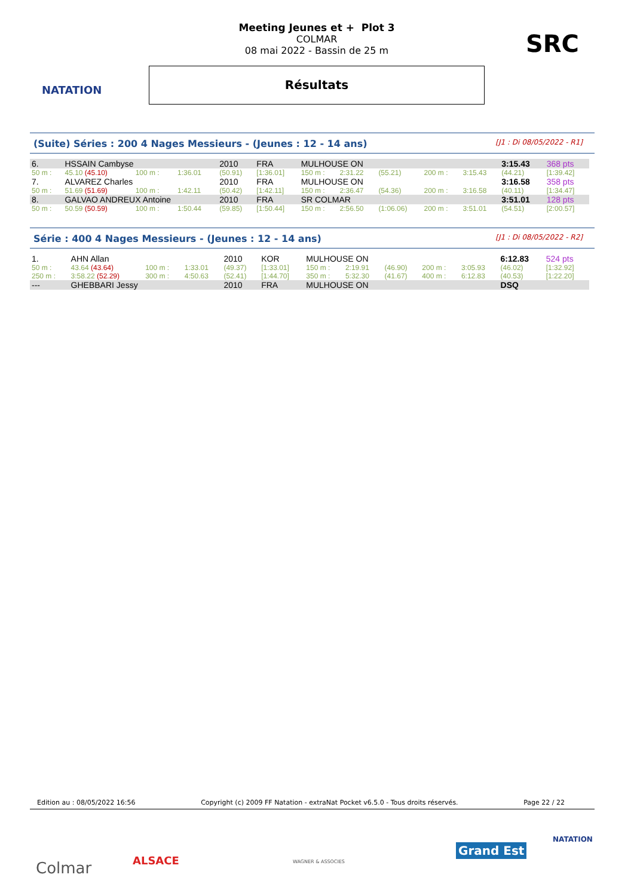NATATION
Meeting Jeunes et + Plot 3
COLMAR
08 mai 2022 - Bassin de 25 m
Résultats
SRC
(Suite) Séries : 200 4 Nages Messieurs - (Jeunes : 12 - 14 ans) [J1 : Di 08/05/2022 - R1]
| 6. | HSSAIN Cambyse | | | 2010 | FRA | MULHOUSE ON | | | | | 3:15.43 | 368 pts |
| 50 m : | 45.10 (45.10) | 100 m : | 1:36.01 | (50.91) | [1:36.01] | 150 m : | 2:31.22 | (55.21) | 200 m : | 3:15.43 | (44.21) | [1:39.42] |
| 7. | ALVAREZ Charles | | | 2010 | FRA | MULHOUSE ON | | | | | 3:16.58 | 358 pts |
| 50 m : | 51.69 (51.69) | 100 m : | 1:42.11 | (50.42) | [1:42.11] | 150 m : | 2:36.47 | (54.36) | 200 m : | 3:16.58 | (40.11) | [1:34.47] |
| 8. | GALVAO ANDREUX Antoine | | | 2010 | FRA | SR COLMAR | | | | | 3:51.01 | 128 pts |
| 50 m : | 50.59 (50.59) | 100 m : | 1:50.44 | (59.85) | [1:50.44] | 150 m : | 2:56.50 | (1:06.06) | 200 m : | 3:51.01 | (54.51) | [2:00.57] |
Série : 400 4 Nages Messieurs - (Jeunes : 12 - 14 ans) [J1 : Di 08/05/2022 - R2]
| 1. | AHN Allan | | | 2010 | KOR | MULHOUSE ON | | | | | 6:12.83 | 524 pts |
| 50 m : | 43.64 (43.64) | 100 m : | 1:33.01 | (49.37) | [1:33.01] | 150 m : | 2:19.91 | (46.90) | 200 m : | 3:05.93 | (46.02) | [1:32.92] |
| 250 m : | 3:58.22 (52.29) | 300 m : | 4:50.63 | (52.41) | [1:44.70] | 350 m : | 5:32.30 | (41.67) | 400 m : | 6:12.83 | (40.53) | [1:22.20] |
| --- | GHEBBARI Jessy | | | 2010 | FRA | MULHOUSE ON | | | | | DSQ | |
Edition au : 08/05/2022 16:56 Copyright (c) 2009 FF Natation - extraNat Pocket v6.5.0 - Tous droits réservés. Page 22 / 22
Colmar ALSACE WAGNER & ASSOCIES
Grand Est
NATATION